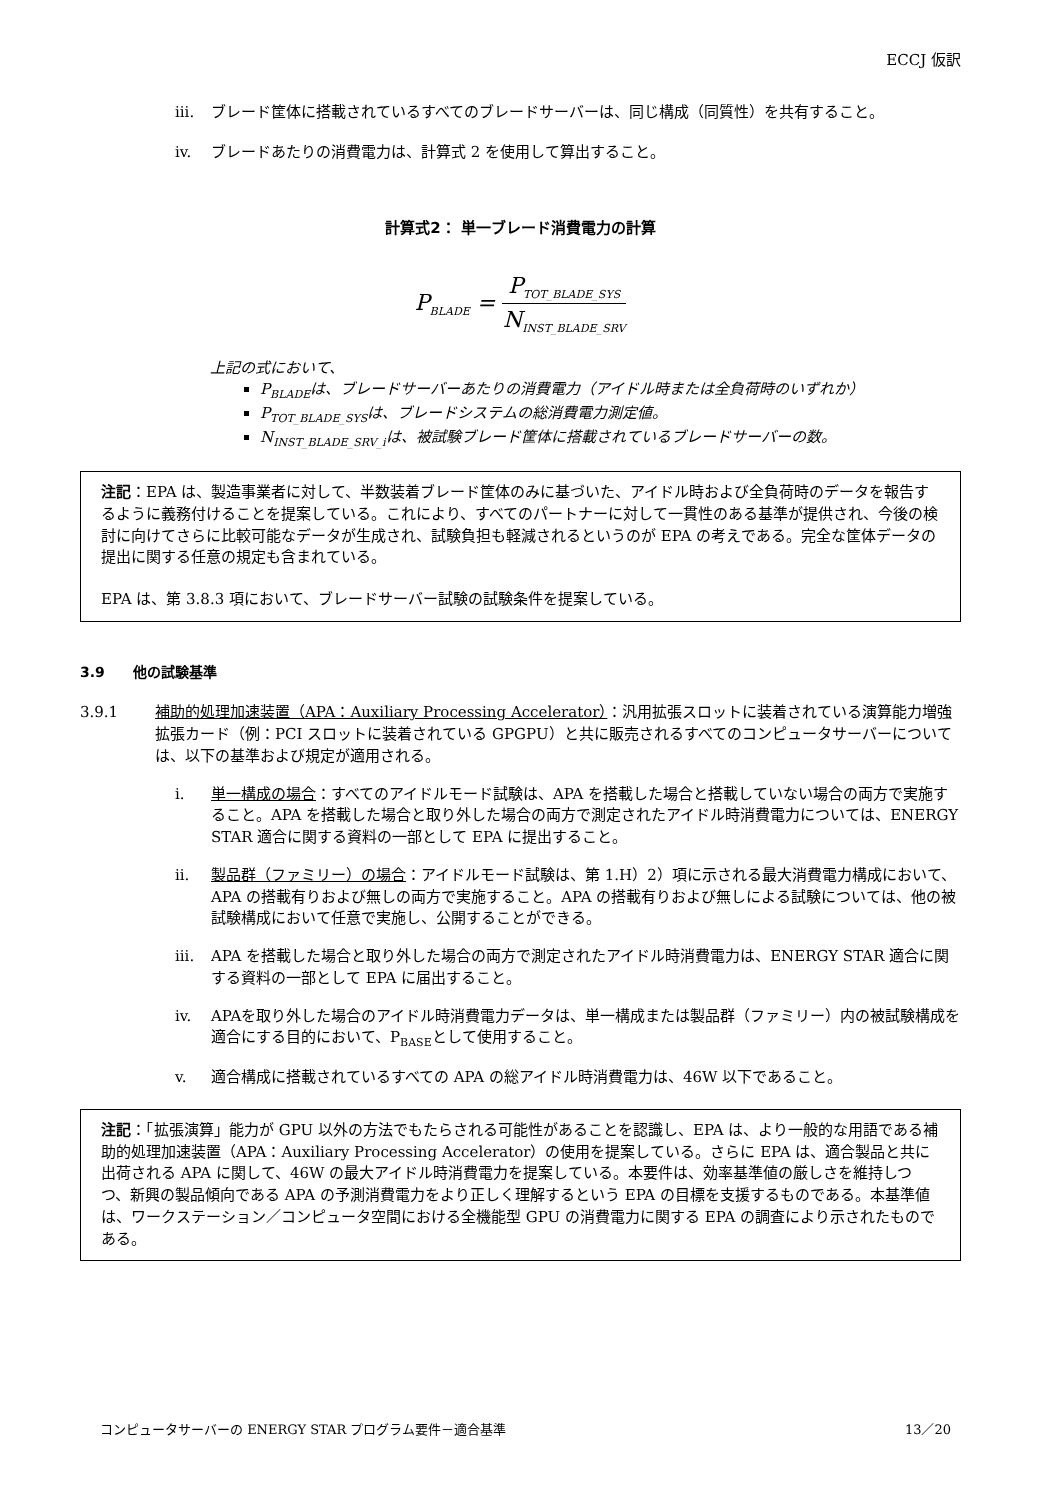ECCJ 仮訳
iii. ブレード筐体に搭載されているすべてのブレードサーバーは、同じ構成（同質性）を共有すること。
iv. ブレードあたりの消費電力は、計算式 2 を使用して算出すること。
計算式2： 単一ブレード消費電力の計算
P<sub>BLADE</sub> =
P<sub>TOT_BLADE_SYS</sub>
N<sub>INST_BLADE_SRV</sub>
上記の式において、
P<sub>BLADE</sub>は、ブレードサーバーあたりの消費電力（アイドル時または全負荷時のいずれか）
P<sub>TOT_BLADE_SYS</sub>は、ブレードシステムの総消費電力測定値。
N<sub>INST_BLADE_SRV_i</sub>は、被試験ブレード筐体に搭載されているブレードサーバーの数。
注記：EPA は、製造事業者に対して、半数装着ブレード筐体のみに基づいた、アイドル時および全負荷時のデータを報告するように義務付けることを提案している。これにより、すべてのパートナーに対して一貫性のある基準が提供され、今後の検討に向けてさらに比較可能なデータが生成され、試験負担も軽減されるというのが EPA の考えである。完全な筐体データの提出に関する任意の規定も含まれている。
EPA は、第 3.8.3 項において、ブレードサーバー試験の試験条件を提案している。
3.9　　他の試験基準
3.9.1 補助的処理加速装置（APA：Auxiliary Processing Accelerator）：汎用拡張スロットに装着されている演算能力増強拡張カード（例：PCI スロットに装着されている GPGPU）と共に販売されるすべてのコンピュータサーバーについては、以下の基準および規定が適用される。
i. 単一構成の場合：すべてのアイドルモード試験は、APA を搭載した場合と搭載していない場合の両方で実施すること。APA を搭載した場合と取り外した場合の両方で測定されたアイドル時消費電力については、ENERGY STAR 適合に関する資料の一部として EPA に提出すること。
ii. 製品群（ファミリー）の場合：アイドルモード試験は、第 1.H）2）項に示される最大消費電力構成において、APA の搭載有りおよび無しの両方で実施すること。APA の搭載有りおよび無しによる試験については、他の被試験構成において任意で実施し、公開することができる。
iii. APA を搭載した場合と取り外した場合の両方で測定されたアイドル時消費電力は、ENERGY STAR 適合に関する資料の一部として EPA に届出すること。
iv. APAを取り外した場合のアイドル時消費電力データは、単一構成または製品群（ファミリー）内の被試験構成を適合にする目的において、P<sub>BASE</sub>として使用すること。
v. 適合構成に搭載されているすべての APA の総アイドル時消費電力は、46W 以下であること。
注記：「拡張演算」能力が GPU 以外の方法でもたらされる可能性があることを認識し、EPA は、より一般的な用語である補助的処理加速装置（APA：Auxiliary Processing Accelerator）の使用を提案している。さらに EPA は、適合製品と共に出荷される APA に関して、46W の最大アイドル時消費電力を提案している。本要件は、効率基準値の厳しさを維持しつつ、新興の製品傾向である APA の予測消費電力をより正しく理解するという EPA の目標を支援するものである。本基準値は、ワークステーション／コンピュータ空間における全機能型 GPU の消費電力に関する EPA の調査により示されたものである。
コンピュータサーバーの ENERGY STAR プログラム要件－適合基準 13／20